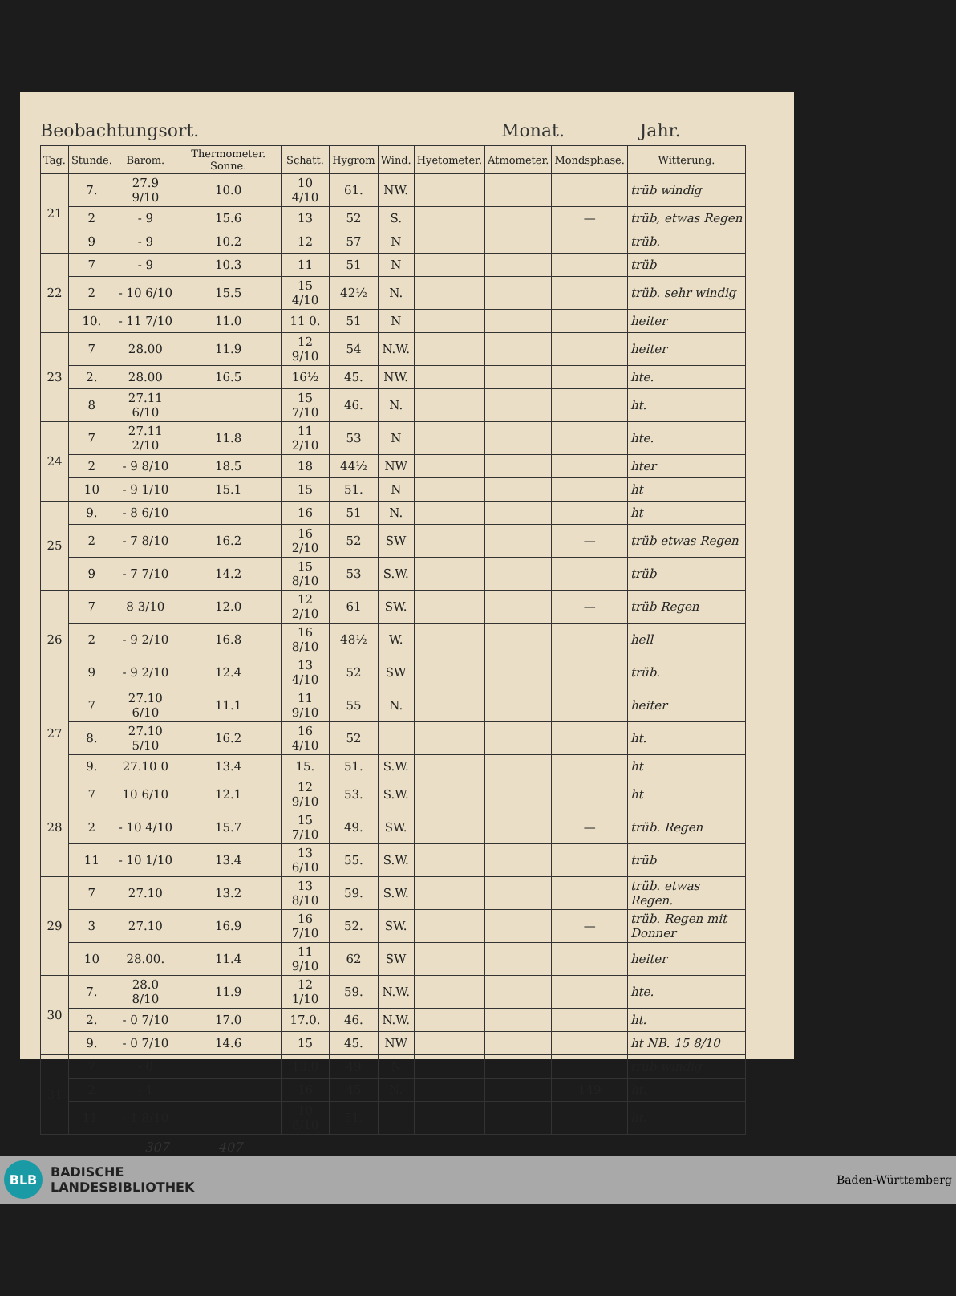Beobachtungsort. Monat. Jahr.
| Tag. | Stunde. | Barom. | Thermometer. Sonne. | Schatt. | Hygrom | Wind. | Hyetometer. | Atmometer. | Mondsphase. | Witterung. |
| --- | --- | --- | --- | --- | --- | --- | --- | --- | --- | --- |
| 21 | 7. | 27.9 9/10 | 10.0 | 10 4/10 | 61. | NW. | | | | trüb windig |
| | 2 | - 9 | 15.6 | 13 | 52 | S. | | | — | trüb, etwas Regen |
| | 9 | - 9 | 10.2 | 12 | 57 | N | | | | trüb. |
| 22 | 7 | - 9 | 10.3 | 11 | 51 | N | | | | trüb |
| | 2 | - 10 6/10 | 15.5 | 15 4/10 | 42½ | N. | | | | trüb. sehr windig |
| | 10. | - 11 7/10 | 11.0 | 11 0. | 51 | N | | | | heiter |
| 23 | 7 | 28.00 | 11.9 | 12 9/10 | 54 | N.W. | | | | heiter |
| | 2. | 28.00 | 16.5 | 16½ | 45. | NW. | | | | hte. |
| | 8 | 27.11 6/10 | | 15 7/10 | 46. | N. | | | | ht. |
| 24 | 7 | 27.11 2/10 | 11.8 | 11 2/10 | 53 | N | | | | hte. |
| | 2 | - 9 8/10 | 18.5 | 18 | 44½ | NW | | | | hter |
| | 10 | - 9 1/10 | 15.1 | 15 | 51. | N | | | | ht |
| 25 | 9. | - 8 6/10 | | 16 | 51 | N. | | | | ht |
| | 2 | - 7 8/10 | 16.2 | 16 2/10 | 52 | SW | | | — | trüb etwas Regen |
| | 9 | - 7 7/10 | 14.2 | 15 8/10 | 53 | S.W. | | | | trüb |
| 26 | 7 | 8 3/10 | 12.0 | 12 2/10 | 61 | SW. | | | — | trüb Regen |
| | 2 | - 9 2/10 | 16.8 | 16 8/10 | 48½ | W. | | | | hell |
| | 9 | - 9 2/10 | 12.4 | 13 4/10 | 52 | SW | | | | trüb. |
| 27 | 7 | 27.10 6/10 | 11.1 | 11 9/10 | 55 | N. | | | | heiter |
| | 8. | 27.10 5/10 | 16.2 | 16 4/10 | 52 | | | | | ht. |
| | 9. | 27.10 0 | 13.4 | 15. | 51. | S.W. | | | | ht |
| 28 | 7 | 10 6/10 | 12.1 | 12 9/10 | 53. | S.W. | | | | ht |
| | 2 | - 10 4/10 | 15.7 | 15 7/10 | 49. | SW. | | | — | trüb. Regen |
| | 11 | - 10 1/10 | 13.4 | 13 6/10 | 55. | S.W. | | | | trüb |
| 29 | 7 | 27.10 | 13.2 | 13 8/10 | 59. | S.W. | | | | trüb. etwas Regen. |
| | 3 | 27.10 | 16.9 | 16 7/10 | 52. | SW. | | | — | trüb. Regen mit Donner |
| | 10 | 28.00. | 11.4 | 11 9/10 | 62 | SW | | | | heiter |
| 30 | 7. | 28.0 8/10 | 11.9 | 12 1/10 | 59. | N.W. | | | | hte. |
| | 2. | - 0 7/10 | 17.0 | 17.0. | 46. | N.W. | | | | ht. |
| | 9. | - 0 7/10 | 14.6 | 15 | 45. | NW | | | | ht NB. 15 8/10 |
| 31 | 7 | - 0 | | 13.0 | 49 | N | | | | trüb windig |
| | 2 | - 1 | | 16 | 45 | N. | | | 149 | ht. |
| | 11. | - 1 8/10 | | 10 8/10 | 51. | | | | | ht. |
307 407
BLB
BADISCHE
LANDESBIBLIOTHEK
Baden-Württemberg